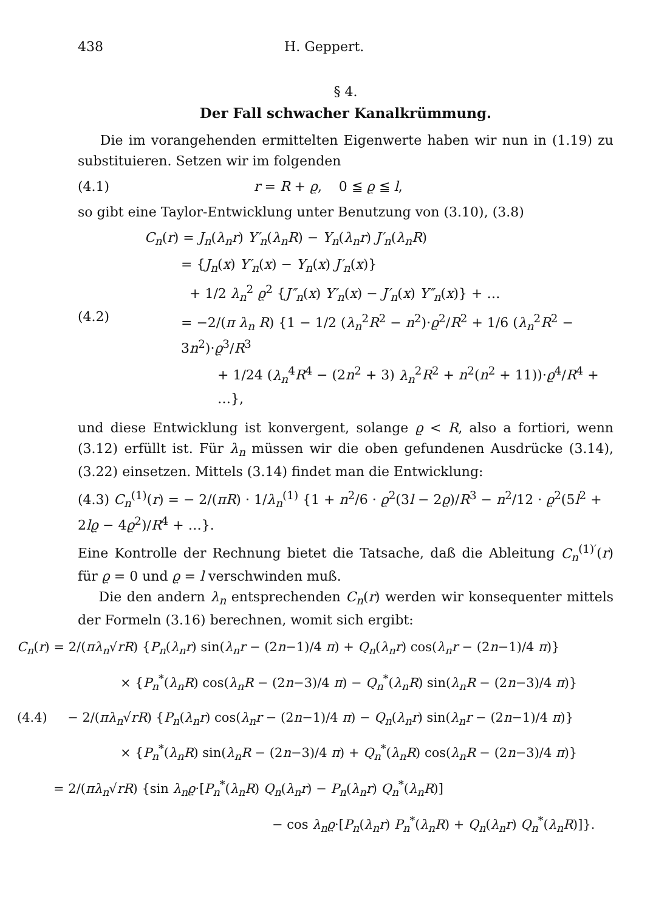438 H. Geppert.
§ 4.
Der Fall schwacher Kanalkrümmung.
Die im vorangehenden ermittelten Eigenwerte haben wir nun in (1.19) zu substituieren. Setzen wir im folgenden
(4.1) r = R + ϱ, 0 ≦ ϱ ≦ l,
so gibt eine Taylor-Entwicklung unter Benutzung von (3.10), (3.8)
(4.2)
C<sub>n</sub>(r) = J<sub>n</sub>(λ<sub>n</sub>r) Y′<sub>n</sub>(λ<sub>n</sub>R) − Y<sub>n</sub>(λ<sub>n</sub>r) J′<sub>n</sub>(λ<sub>n</sub>R)
= {J<sub>n</sub>(x) Y′<sub>n</sub>(x) − Y<sub>n</sub>(x) J′<sub>n</sub>(x)}
+ 1/2 λ<sub>n</sub><sup>2</sup> ϱ<sup>2</sup> {J″<sub>n</sub>(x) Y′<sub>n</sub>(x) − J′<sub>n</sub>(x) Y″<sub>n</sub>(x)} + …
= −2/(π λ<sub>n</sub> R) {1 − 1/2 (λ<sub>n</sub><sup>2</sup>R<sup>2</sup> − n<sup>2</sup>)·ϱ<sup>2</sup>/R<sup>2</sup> + 1/6 (λ<sub>n</sub><sup>2</sup>R<sup>2</sup> − 3n<sup>2</sup>)·ϱ<sup>3</sup>/R<sup>3</sup>
+ 1/24 (λ<sub>n</sub><sup>4</sup>R<sup>4</sup> − (2n<sup>2</sup> + 3) λ<sub>n</sub><sup>2</sup>R<sup>2</sup> + n<sup>2</sup>(n<sup>2</sup> + 11))·ϱ<sup>4</sup>/R<sup>4</sup> + …},
und diese Entwicklung ist konvergent, solange ϱ < R, also a fortiori, wenn (3.12) erfüllt ist. Für λ<sub>n</sub> müssen wir die oben gefundenen Ausdrücke (3.14), (3.22) einsetzen. Mittels (3.14) findet man die Entwicklung:
(4.3) C<sub>n</sub><sup>(1)</sup>(r) = − 2/(πR) · 1/λ<sub>n</sub><sup>(1)</sup> {1 + n<sup>2</sup>/6 · ϱ<sup>2</sup>(3l − 2ϱ)/R<sup>3</sup> − n<sup>2</sup>/12 · ϱ<sup>2</sup>(5l<sup>2</sup> + 2lϱ − 4ϱ<sup>2</sup>)/R<sup>4</sup> + …}.
Eine Kontrolle der Rechnung bietet die Tatsache, daß die Ableitung C<sub>n</sub><sup>(1)′</sup>(r) für ϱ = 0 und ϱ = l verschwinden muß.
Die den andern λ<sub>n</sub> entsprechenden C<sub>n</sub>(r) werden wir konsequenter mittels der Formeln (3.16) berechnen, womit sich ergibt:
C<sub>n</sub>(r) = 2/(πλ<sub>n</sub>√rR) {P<sub>n</sub>(λ<sub>n</sub>r) sin(λ<sub>n</sub>r − (2n−1)/4 π) + Q<sub>n</sub>(λ<sub>n</sub>r) cos(λ<sub>n</sub>r − (2n−1)/4 π)}
× {P<sub>n</sub><sup>*</sup>(λ<sub>n</sub>R) cos(λ<sub>n</sub>R − (2n−3)/4 π) − Q<sub>n</sub><sup>*</sup>(λ<sub>n</sub>R) sin(λ<sub>n</sub>R − (2n−3)/4 π)}
(4.4) − 2/(πλ<sub>n</sub>√rR) {P<sub>n</sub>(λ<sub>n</sub>r) cos(λ<sub>n</sub>r − (2n−1)/4 π) − Q<sub>n</sub>(λ<sub>n</sub>r) sin(λ<sub>n</sub>r − (2n−1)/4 π)}
× {P<sub>n</sub><sup>*</sup>(λ<sub>n</sub>R) sin(λ<sub>n</sub>R − (2n−3)/4 π) + Q<sub>n</sub><sup>*</sup>(λ<sub>n</sub>R) cos(λ<sub>n</sub>R − (2n−3)/4 π)}
= 2/(πλ<sub>n</sub>√rR) {sin λ<sub>n</sub>ϱ·[P<sub>n</sub><sup>*</sup>(λ<sub>n</sub>R) Q<sub>n</sub>(λ<sub>n</sub>r) − P<sub>n</sub>(λ<sub>n</sub>r) Q<sub>n</sub><sup>*</sup>(λ<sub>n</sub>R)]
− cos λ<sub>n</sub>ϱ·[P<sub>n</sub>(λ<sub>n</sub>r) P<sub>n</sub><sup>*</sup>(λ<sub>n</sub>R) + Q<sub>n</sub>(λ<sub>n</sub>r) Q<sub>n</sub><sup>*</sup>(λ<sub>n</sub>R)]}.